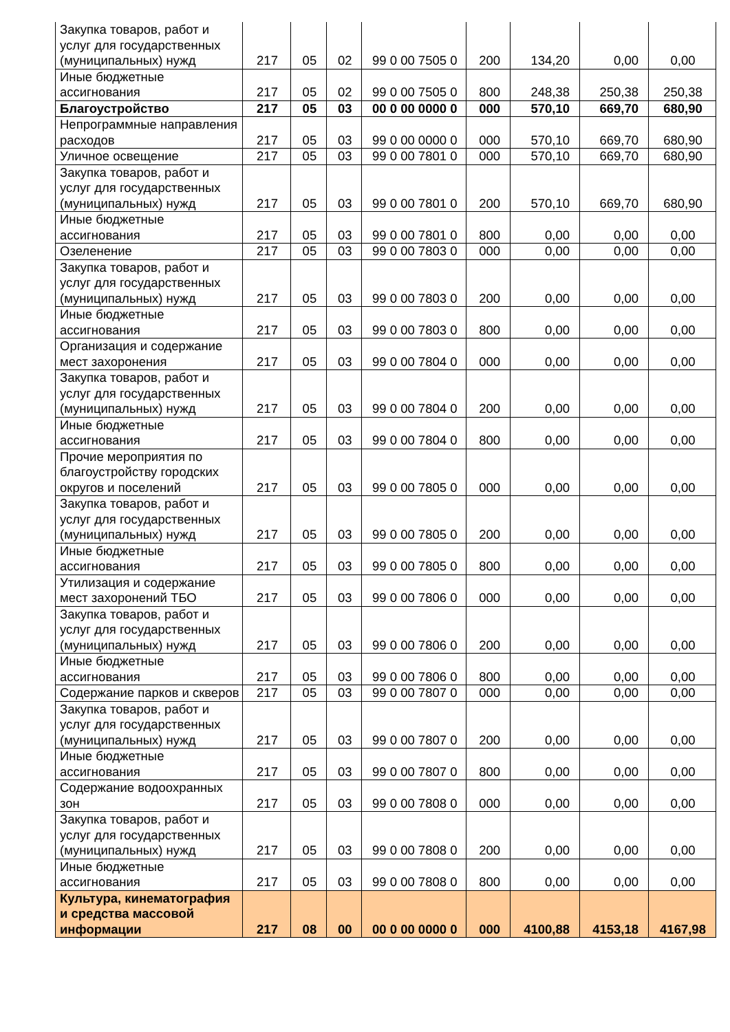| Закупка товаров, работ и услуг для государственных (муниципальных) нужд | 217 | 05 | 02 | 99 0 00 7505 0 | 200 | 134,20 | 0,00 | 0,00 |
| Иные бюджетные ассигнования | 217 | 05 | 02 | 99 0 00 7505 0 | 800 | 248,38 | 250,38 | 250,38 |
| Благоустройство | 217 | 05 | 03 | 00 0 00 0000 0 | 000 | 570,10 | 669,70 | 680,90 |
| Непрограммные направления расходов | 217 | 05 | 03 | 99 0 00 0000 0 | 000 | 570,10 | 669,70 | 680,90 |
| Уличное освещение | 217 | 05 | 03 | 99 0 00 7801 0 | 000 | 570,10 | 669,70 | 680,90 |
| Закупка товаров, работ и услуг для государственных (муниципальных) нужд | 217 | 05 | 03 | 99 0 00 7801 0 | 200 | 570,10 | 669,70 | 680,90 |
| Иные бюджетные ассигнования | 217 | 05 | 03 | 99 0 00 7801 0 | 800 | 0,00 | 0,00 | 0,00 |
| Озеленение | 217 | 05 | 03 | 99 0 00 7803 0 | 000 | 0,00 | 0,00 | 0,00 |
| Закупка товаров, работ и услуг для государственных (муниципальных) нужд | 217 | 05 | 03 | 99 0 00 7803 0 | 200 | 0,00 | 0,00 | 0,00 |
| Иные бюджетные ассигнования | 217 | 05 | 03 | 99 0 00 7803 0 | 800 | 0,00 | 0,00 | 0,00 |
| Организация и содержание мест захоронения | 217 | 05 | 03 | 99 0 00 7804 0 | 000 | 0,00 | 0,00 | 0,00 |
| Закупка товаров, работ и услуг для государственных (муниципальных) нужд | 217 | 05 | 03 | 99 0 00 7804 0 | 200 | 0,00 | 0,00 | 0,00 |
| Иные бюджетные ассигнования | 217 | 05 | 03 | 99 0 00 7804 0 | 800 | 0,00 | 0,00 | 0,00 |
| Прочие мероприятия по благоустройству городских округов и поселений | 217 | 05 | 03 | 99 0 00 7805 0 | 000 | 0,00 | 0,00 | 0,00 |
| Закупка товаров, работ и услуг для государственных (муниципальных) нужд | 217 | 05 | 03 | 99 0 00 7805 0 | 200 | 0,00 | 0,00 | 0,00 |
| Иные бюджетные ассигнования | 217 | 05 | 03 | 99 0 00 7805 0 | 800 | 0,00 | 0,00 | 0,00 |
| Утилизация и содержание мест захоронений ТБО | 217 | 05 | 03 | 99 0 00 7806 0 | 000 | 0,00 | 0,00 | 0,00 |
| Закупка товаров, работ и услуг для государственных (муниципальных) нужд | 217 | 05 | 03 | 99 0 00 7806 0 | 200 | 0,00 | 0,00 | 0,00 |
| Иные бюджетные ассигнования | 217 | 05 | 03 | 99 0 00 7806 0 | 800 | 0,00 | 0,00 | 0,00 |
| Содержание парков и скверов | 217 | 05 | 03 | 99 0 00 7807 0 | 000 | 0,00 | 0,00 | 0,00 |
| Закупка товаров, работ и услуг для государственных (муниципальных) нужд | 217 | 05 | 03 | 99 0 00 7807 0 | 200 | 0,00 | 0,00 | 0,00 |
| Иные бюджетные ассигнования | 217 | 05 | 03 | 99 0 00 7807 0 | 800 | 0,00 | 0,00 | 0,00 |
| Содержание водоохранных зон | 217 | 05 | 03 | 99 0 00 7808 0 | 000 | 0,00 | 0,00 | 0,00 |
| Закупка товаров, работ и услуг для государственных (муниципальных) нужд | 217 | 05 | 03 | 99 0 00 7808 0 | 200 | 0,00 | 0,00 | 0,00 |
| Иные бюджетные ассигнования | 217 | 05 | 03 | 99 0 00 7808 0 | 800 | 0,00 | 0,00 | 0,00 |
| Культура, кинематография и средства массовой информации | 217 | 08 | 00 | 00 0 00 0000 0 | 000 | 4100,88 | 4153,18 | 4167,98 |